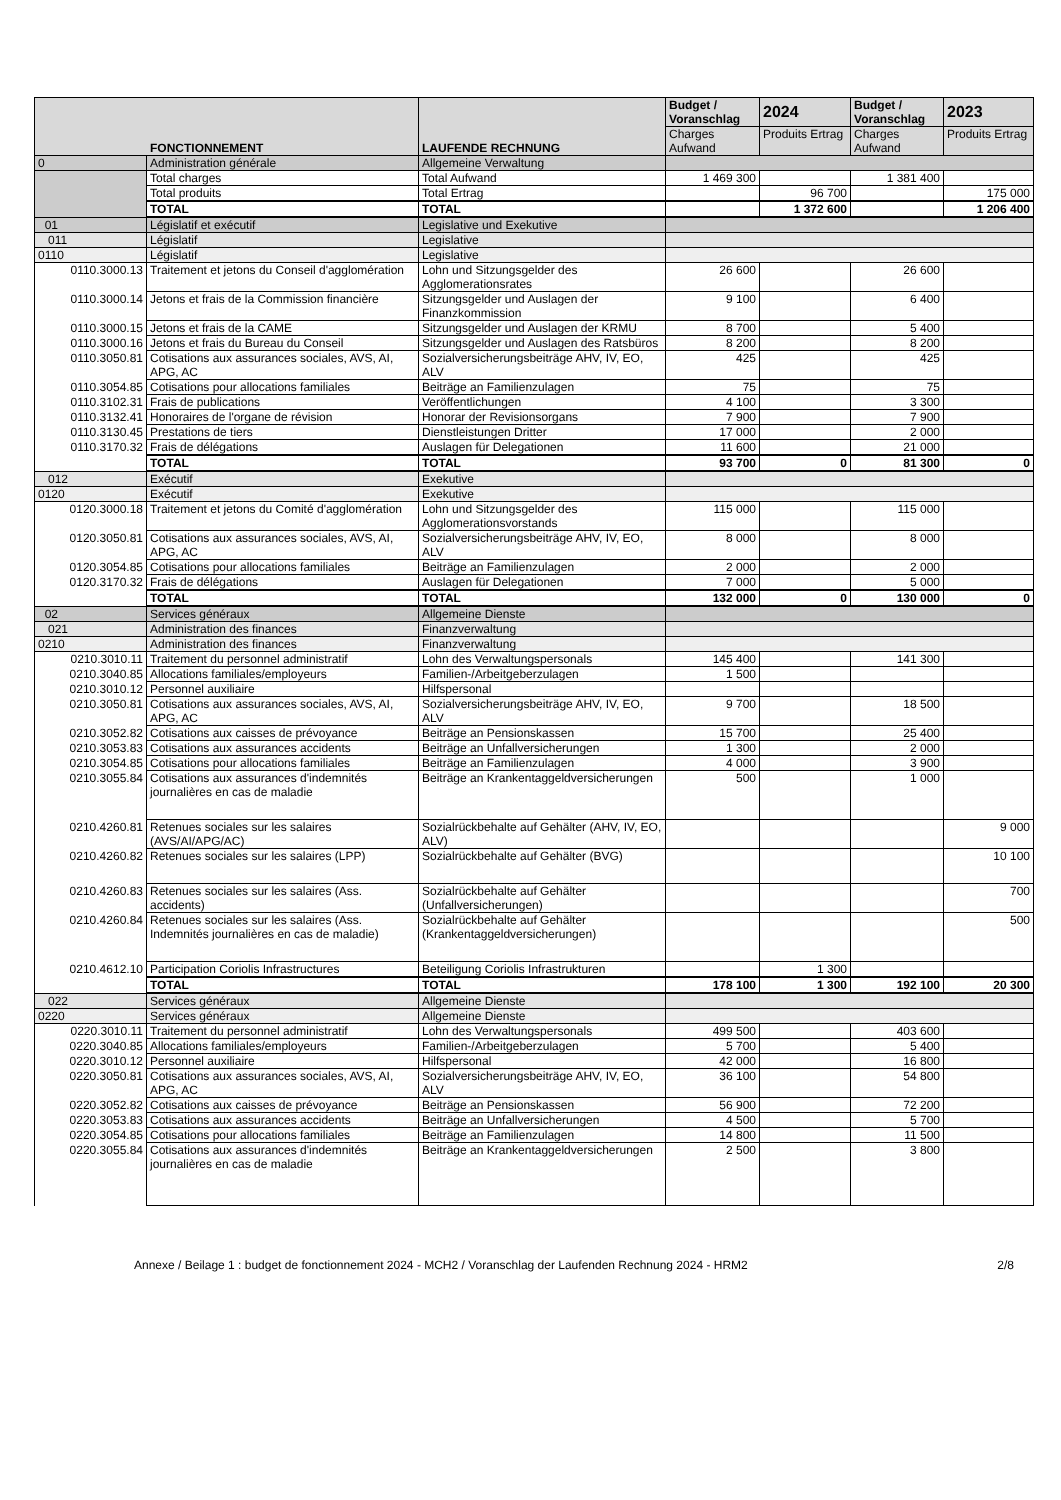| FONCTIONNEMENT | | LAUFENDE RECHNUNG | Budget / Voranschlag | 2024 | Budget / Voranschlag | 2023 |
| --- | --- | --- | --- | --- | --- | --- |
| | | | Charges Aufwand | Produits Ertrag | Charges Aufwand | Produits Ertrag |
| 0 | Administration générale | Allgemeine Verwaltung | | | | |
| | Total charges | Total Aufwand | 1 469 300 | | 1 381 400 | |
| | Total produits | Total Ertrag | | 96 700 | | 175 000 |
| | TOTAL | TOTAL | | 1 372 600 | | 1 206 400 |
| 01 | Législatif et exécutif | Legislative und Exekutive | | | | |
| 011 | Législatif | Legislative | | | | |
| 0110 | Législatif | Legislative | | | | |
| 0110.3000.13 | Traitement et jetons du Conseil d'agglomération | Lohn und Sitzungsgelder des Agglomerationsrates | 26 600 | | 26 600 | |
| 0110.3000.14 | Jetons et frais de la Commission financière | Sitzungsgelder und Auslagen der Finanzkommission | 9 100 | | 6 400 | |
| 0110.3000.15 | Jetons et frais de la CAME | Sitzungsgelder und Auslagen der KRMU | 8 700 | | 5 400 | |
| 0110.3000.16 | Jetons et frais du Bureau du Conseil | Sitzungsgelder und Auslagen des Ratsbüros | 8 200 | | 8 200 | |
| 0110.3050.81 | Cotisations aux assurances sociales, AVS, AI, APG, AC | Sozialversicherungsbeiträge AHV, IV, EO, ALV | 425 | | 425 | |
| 0110.3054.85 | Cotisations pour allocations familiales | Beiträge an Familienzulagen | 75 | | 75 | |
| 0110.3102.31 | Frais de publications | Veröffentlichungen | 4 100 | | 3 300 | |
| 0110.3132.41 | Honoraires de l'organe de révision | Honorar der Revisionsorgans | 7 900 | | 7 900 | |
| 0110.3130.45 | Prestations de tiers | Dienstleistungen Dritter | 17 000 | | 2 000 | |
| 0110.3170.32 | Frais de délégations | Auslagen für Delegationen | 11 600 | | 21 000 | |
| | TOTAL | TOTAL | 93 700 | 0 | 81 300 | 0 |
| 012 | Exécutif | Exekutive | | | | |
| 0120 | Exécutif | Exekutive | | | | |
| 0120.3000.18 | Traitement et jetons du Comité d'agglomération | Lohn und Sitzungsgelder des Agglomerationsvorstands | 115 000 | | 115 000 | |
| 0120.3050.81 | Cotisations aux assurances sociales, AVS, AI, APG, AC | Sozialversicherungsbeiträge AHV, IV, EO, ALV | 8 000 | | 8 000 | |
| 0120.3054.85 | Cotisations pour allocations familiales | Beiträge an Familienzulagen | 2 000 | | 2 000 | |
| 0120.3170.32 | Frais de délégations | Auslagen für Delegationen | 7 000 | | 5 000 | |
| | TOTAL | TOTAL | 132 000 | 0 | 130 000 | 0 |
| 02 | Services généraux | Allgemeine Dienste | | | | |
| 021 | Administration des finances | Finanzverwaltung | | | | |
| 0210 | Administration des finances | Finanzverwaltung | | | | |
| 0210.3010.11 | Traitement du personnel administratif | Lohn des Verwaltungspersonals | 145 400 | | 141 300 | |
| 0210.3040.85 | Allocations familiales/employeurs | Familien-/Arbeitgeberzulagen | 1 500 | | | |
| 0210.3010.12 | Personnel auxiliaire | Hilfspersonal | | | | |
| 0210.3050.81 | Cotisations aux assurances sociales, AVS, AI, APG, AC | Sozialversicherungsbeiträge AHV, IV, EO, ALV | 9 700 | | 18 500 | |
| 0210.3052.82 | Cotisations aux caisses de prévoyance | Beiträge an Pensionskassen | 15 700 | | 25 400 | |
| 0210.3053.83 | Cotisations aux assurances accidents | Beiträge an Unfallversicherungen | 1 300 | | 2 000 | |
| 0210.3054.85 | Cotisations pour allocations familiales | Beiträge an Familienzulagen | 4 000 | | 3 900 | |
| 0210.3055.84 | Cotisations aux assurances d'indemnités journalières en cas de maladie | Beiträge an Krankentaggeldversicherungen | 500 | | 1 000 | |
| 0210.4260.81 | Retenues sociales sur les salaires (AVS/AI/APG/AC) | Sozialrückbehalte auf Gehälter (AHV, IV, EO, ALV) | | | | 9 000 |
| 0210.4260.82 | Retenues sociales sur les salaires (LPP) | Sozialrückbehalte auf Gehälter (BVG) | | | | 10 100 |
| 0210.4260.83 | Retenues sociales sur les salaires (Ass. accidents) | Sozialrückbehalte auf Gehälter (Unfallversicherungen) | | | | 700 |
| 0210.4260.84 | Retenues sociales sur les salaires (Ass. Indemnités journalières en cas de maladie) | Sozialrückbehalte auf Gehälter (Krankentaggeldversicherungen) | | | | 500 |
| 0210.4612.10 | Participation Coriolis Infrastructures | Beteiligung Coriolis Infrastrukturen | | 1 300 | | |
| | TOTAL | TOTAL | 178 100 | 1 300 | 192 100 | 20 300 |
| 022 | Services généraux | Allgemeine Dienste | | | | |
| 0220 | Services généraux | Allgemeine Dienste | | | | |
| 0220.3010.11 | Traitement du personnel administratif | Lohn des Verwaltungspersonals | 499 500 | | 403 600 | |
| 0220.3040.85 | Allocations familiales/employeurs | Familien-/Arbeitgeberzulagen | 5 700 | | 5 400 | |
| 0220.3010.12 | Personnel auxiliaire | Hilfspersonal | 42 000 | | 16 800 | |
| 0220.3050.81 | Cotisations aux assurances sociales, AVS, AI, APG, AC | Sozialversicherungsbeiträge AHV, IV, EO, ALV | 36 100 | | 54 800 | |
| 0220.3052.82 | Cotisations aux caisses de prévoyance | Beiträge an Pensionskassen | 56 900 | | 72 200 | |
| 0220.3053.83 | Cotisations aux assurances accidents | Beiträge an Unfallversicherungen | 4 500 | | 5 700 | |
| 0220.3054.85 | Cotisations pour allocations familiales | Beiträge an Familienzulagen | 14 800 | | 11 500 | |
| 0220.3055.84 | Cotisations aux assurances d'indemnités journalières en cas de maladie | Beiträge an Krankentaggeldversicherungen | 2 500 | | 3 800 | |
Annexe / Beilage 1 : budget de fonctionnement 2024 - MCH2 / Voranschlag der Laufenden Rechnung 2024 - HRM2 2/8